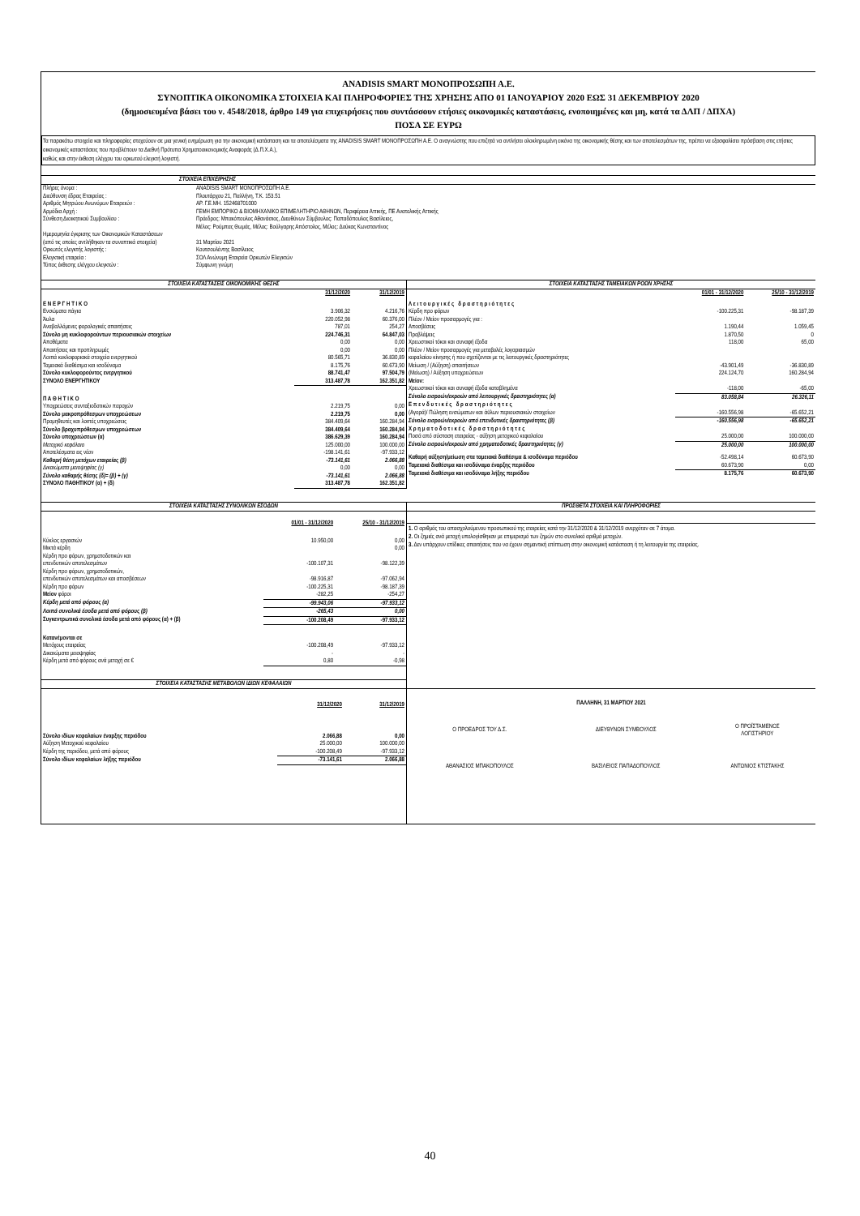ANADISIS SMART ΜΟΝΟΠΡΟΣΩΠΗ Α.Ε.
ΣΥΝΟΠΤΙΚΑ ΟΙΚΟΝΟΜΙΚΑ ΣΤΟΙΧΕΙΑ ΚΑΙ ΠΛΗΡΟΦΟΡΙΕΣ ΤΗΣ ΧΡΗΣΗΣ ΑΠΟ 01 ΙΑΝΟΥΑΡΙΟΥ 2020 ΕΩΣ 31 ΔΕΚΕΜΒΡΙΟΥ 2020
(δημοσιευμένα βάσει του ν. 4548/2018, άρθρο 149 για επιχειρήσεις που συντάσσουν ετήσιες οικονομικές καταστάσεις, ενοποιημένες και μη, κατά τα ΔΛΠ / ΔΠΧΑ)
ΠΟΣΑ ΣΕ ΕΥΡΩ
Τα παρακάτω στοιχεία και πληροφορίες στοχεύουν σε μια γενική ενημέρωση για την οικονομική κατάσταση και τα αποτελέσματα της ANADISIS SMART ΜΟΝΟΠΡΟΣΩΠΗ Α.Ε. Ο αναγνώστης που επιζητά να αντλήσει ολοκληρωμένη εικόνα της οικονομικής θέσης και των αποτελεσμάτων της, πρέπει να εξασφαλίσει πρόσβαση στις ετήσιες οικονομικές καταστάσεις που προβλέπουν τα Διεθνή Πρότυπα Χρηματοοικονομικής Αναφοράς (Δ.Π.Χ.Α.),
καθώς και στην έκθεση ελέγχου του ορκωτού ελεγκτή λογιστή.
ΣΤΟΙΧΕΙΑ ΕΠΙΧΕΙΡΗΣΗΣ
| Πλήρες όνομα : | ANADISIS SMART ΜΟΝΟΠΡΟΣΩΠΗ Α.Ε. |
| Διεύθυνση έδρας Εταιρείας : | Πλουτάρχου 21, Παλλήνη, Τ.Κ. 153.51 |
| Αριθμός Μητρώου Ανωνύμων Εταιρειών : | ΑΡ. Γ.Ε.ΜΗ. 152468701000 |
| Αρμόδια Αρχή : | ΓΕΜΗ ΕΜΠΟΡΙΚΟ & ΒΙΟΜΗΧΑΝΙΚΟ ΕΠΙΜΕΛΗΤΗΡΙΟ ΑΘΗΝΩΝ, Περιφέρεια Αττικής, ΠΕ Ανατολικής Αττικής |
| Σύνθεση Διοικητικού Συμβουλίου : | Πρόεδρος: Μπακόπουλος Αθανάσιος, Διευθύνων Σύμβουλος: Παπαδόπουλος Βασίλειος, Μέλος: Ρούμπας Θωμάς, Μέλος: Βούλγαρης Απόστολος, Μέλος: Δούκας Κωνσταντίνος |
| Ημερομηνία έγκρισης των Οικονομικών Καταστάσεων (από τις οποίες αντλήθηκαν τα συνοπτικά στοιχεία) | 31 Μαρτίου 2021 |
| Ορκωτός ελεγκτής λογιστής : | Κουτσουλέντης Βασίλειος |
| Ελεγκτική εταιρεία : | ΣΟΛ Ανώνυμη Εταιρεία Ορκωτών Ελεγκτών |
| Τύπος έκθεσης ελέγχου ελεγκτών : | Σύμφωνη γνώμη |
ΣΤΟΙΧΕΙΑ ΚΑΤΑΣΤΑΣΕΙΣ ΟΙΚΟΝΟΜΙΚΗΣ ΘΕΣΗΣ
| | 31/12/2020 | 31/12/2019 |
| Ε Ν Ε Ρ Γ Η Τ Ι Κ Ο | | |
| Ενσώματα πάγια | 3.906,32 | 4.216,76 |
| Άυλα | 220.052,98 | 60.376,00 |
| Αναβαλλόμενες φορολογικές απαιτήσεις | 787,01 | 254,27 |
| Σύνολο μη κυκλοφορούντων περιουσιακών στοιχείων | 224.746,31 | 64.847,03 |
| Αποθέματα | 0,00 | 0,00 |
| Απαιτήσεις και προπληρωμές | 0,00 | 0,00 |
| Λοιπά κυκλοφοριακά στοιχεία ενεργητικού | 80.565,71 | 36.830,89 |
| Ταμειακά διαθέσιμα και ισοδύναμα | 8.175,76 | 60.673,90 |
| Σύνολο κυκλοφορούντος ενεργητικού | 88.741,47 | 97.504,79 |
| ΣΥΝΟΛΟ ΕΝΕΡΓΗΤΙΚΟΥ | 313.487,78 | 162.351,82 |
| Π Α Θ Η Τ Ι Κ Ο | | |
| Υποχρεώσεις συνταξιοδοτικών παροχών | 2.219,75 | 0,00 |
| Σύνολο μακροπρόθεσμων υποχρεώσεων | 2.219,75 | 0,00 |
| Προμηθευτές και λοιπές υποχρεώσεις | 384.409,64 | 160.284,94 |
| Σύνολο βραχυπρόθεσμων υποχρεώσεων | 384.409,64 | 160.284,94 |
| Σύνολο υποχρεώσεων (α) | 386.629,39 | 160.284,94 |
| Μετοχικό κεφάλαιο | 125.000,00 | 100.000,00 |
| Αποτελέσματα εις νέον | -198.141,61 | -97.933,12 |
| Καθαρή θέση μετόχων εταιρείας (β) | -73.141,61 | 2.066,88 |
| Δικαιώματα μειοψηφίας (γ) | 0,00 | 0,00 |
| Σύνολο καθαρής θέσης (δ)= (β) + (γ) | -73.141,61 | 2.066,88 |
| ΣΥΝΟΛΟ ΠΑΘΗΤΙΚΟΥ (α) + (δ) | 313.487,78 | 162.351,82 |
ΣΤΟΙΧΕΙΑ ΚΑΤΑΣΤΑΣΗΣ ΤΑΜΕΙΑΚΩΝ ΡΟΩΝ ΧΡΗΣΗΣ
| | 01/01 - 31/12/2020 | 25/10 - 31/12/2019 |
| Λ ε ι τ ο υ ρ γ ι κ έ ς δ ρ α σ τ η ρ ι ό τ η τ ε ς | | |
| Κέρδη προ φόρων | -100.225,31 | -98.187,39 |
| Πλέον / Μείον προσαρμογές για : | | |
| Αποσβέσεις | 1.190,44 | 1.059,45 |
| Προβλέψεις | 1.870,50 | 0 |
| Χρεωστικοί τόκοι και συναφή έξοδα | 118,00 | 65,00 |
| Πλέον / Μείον προσαρμογές για μεταβολές λογαριασμών κεφαλαίου κίνησης ή που σχετίζονται με τις λειτουργικές δραστηριότητες | | |
| Μείωση / (Αύξηση) απαιτήσεων | -43.901,49 | -36.830,89 |
| (Μείωση) / Αύξηση υποχρεώσεων | 224.124,70 | 160.284,94 |
| Μείον: | | |
| Χρεωστικοί τόκοι και συναφή έξοδα καταβλημένα | -118,00 | -65,00 |
| Σύνολο εισροών/εκροών από λειτουργικές δραστηριότητες (α) | 83.058,84 | 26.326,11 |
| Ε π ε ν δ υ τ ι κ έ ς δ ρ α σ τ η ρ ι ό τ η τ ε ς | | |
| (Αγορά)/ Πώληση ενσώματων και άϋλων περιουσιακών στοιχείων | -160.556,98 | -65.652,21 |
| Σύνολο εισροών/εκροών από επενδυτικές δραστηριότητες (β) | -160.556,98 | -65.652,21 |
| Χ ρ η μ α τ ο δ ο τ ι κ έ ς δ ρ α σ τ η ρ ι ό τ η τ ε ς | | |
| Ποσά από σύσταση εταιρείας - αύξηση μετοχικού κεφαλαίου | 25.000,00 | 100.000,00 |
| Σύνολο εισροών/εκροών από χρηματοδοτικές δραστηριότητες (γ) | 25.000,00 | 100.000,00 |
| Καθαρή αύξηση/μείωση στα ταμειακά διαθέσιμα & ισοδύναμα περιόδου | -52.498,14 | 60.673,90 |
| Ταμειακά διαθέσιμα και ισοδύναμα έναρξης περιόδου | 60.673,90 | 0,00 |
| Ταμειακά διαθέσιμα και ισοδύναμα λήξης περιόδου | 8.175,76 | 60.673,90 |
ΣΤΟΙΧΕΙΑ ΚΑΤΑΣΤΑΣΗΣ ΣΥΝΟΛΙΚΩΝ ΕΣΟΔΩΝ
| | 01/01 - 31/12/2020 | 25/10 - 31/12/2019 |
| Κύκλος εργασιών | 10.950,00 | 0,00 |
| Μικτά κέρδη | | 0,00 |
| Κέρδη προ φόρων, χρηματοδοτικών και επενδυτικών αποτελεσμάτων | -100.107,31 | -98.122,39 |
| Κέρδη προ φόρων, χρηματοδοτικών, επενδυτικών αποτελεσμάτων και αποσβέσεων | -98.916,87 | -97.062,94 |
| Κέρδη προ φόρων | -100.225,31 | -98.187,39 |
| Μείον φόροι | -282,25 | -254,27 |
| Κέρδη μετά από φόρους (α) | -99.943,06 | -97.933,12 |
| Λοιπά συνολικά έσοδα μετά από φόρους (β) | -265,43 | 0,00 |
| Συγκεντρωτικά συνολικά έσοδα μετά από φόρους (α) + (β) | -100.208,49 | -97.933,12 |
| Κατανέμονται σε | | |
| Μετόχους εταιρείας | -100.208,49 | -97.933,12 |
| Δικαιώματα μειοψηφίας | - | - |
| Κέρδη μετά από φόρους ανά μετοχή σε € | 0,80 | -0,98 |
ΠΡΟΣΘΕΤΑ ΣΤΟΙΧΕΙΑ ΚΑΙ ΠΛΗΡΟΦΟΡΙΕΣ
1. Ο αριθμός του απασχολούμενου προσωπικού της εταιρείας κατά την 31/12/2020 & 31/12/2019 ανερχόταν σε 7 άτομα.
2. Οι ζημιές ανά μετοχή υπολογίσθηκαν με επιμερισμό των ζημών στο συνολικό αριθμό μετοχών.
3. Δεν υπάρχουν επίδικες απαιτήσεις που να έχουν σημαντική επίπτωση στην οικονομική κατάσταση ή τη λειτουργία της εταιρείας.
ΣΤΟΙΧΕΙΑ ΚΑΤΑΣΤΑΣΗΣ ΜΕΤΑΒΟΛΩΝ ΙΔΙΩΝ ΚΕΦΑΛΑΙΩΝ
| | 31/12/2020 | 31/12/2019 |
| Σύνολο ιδίων κεφαλαίων έναρξης περιόδου | 2.066,88 | 0,00 |
| Αύξηση Μετοχικού κεφαλαίου | 25.000,00 | 100.000,00 |
| Κέρδη της περιόδου, μετά από φόρους | -100.208,49 | -97.933,12 |
| Σύνολο ιδίων κεφαλαίων λήξης περιόδου | -73.141,61 | 2.066,88 |
ΠΑΛΛΗΝΗ, 31 ΜΑΡΤΙΟΥ 2021
| Ο ΠΡΟΕΔΡΟΣ ΤΟΥ Δ.Σ. | ΔΙΕΥΘΥΝΩΝ ΣΥΜΒΟΥΛΟΣ | Ο ΠΡΟΪΣΤΑΜΕΝΟΣ ΛΟΓΙΣΤΗΡΙΟΥ |
| ΑΘΑΝΑΣΙΟΣ ΜΠΑΚΟΠΟΥΛΟΣ | ΒΑΣΙΛΕΙΟΣ ΠΑΠΑΔΟΠΟΥΛΟΣ | ΑΝΤΩΝΙΟΣ ΚΤΙΣΤΑΚΗΣ |
40